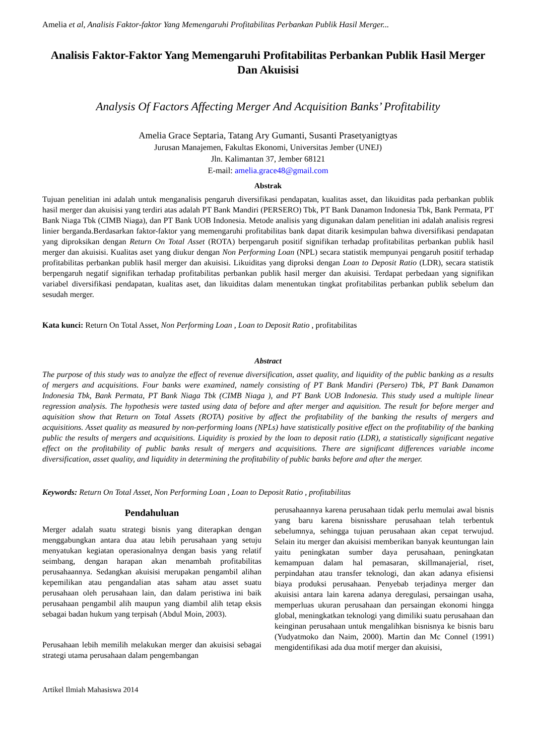Amelia et al, Analisis Faktor-faktor Yang Memengaruhi Profitabilitas Perbankan Publik Hasil Merger...
Analisis Faktor-Faktor Yang Memengaruhi Profitabilitas Perbankan Publik Hasil Merger Dan Akuisisi
Analysis Of Factors Affecting Merger And Acquisition Banks’ Profitability
Amelia Grace Septaria, Tatang Ary Gumanti, Susanti Prasetyanigtyas
Jurusan Manajemen, Fakultas Ekonomi, Universitas Jember (UNEJ)
Jln. Kalimantan 37, Jember 68121
E-mail: amelia.grace48@gmail.com
Abstrak
Tujuan penelitian ini adalah untuk menganalisis pengaruh diversifikasi pendapatan, kualitas asset, dan likuiditas pada perbankan publik hasil merger dan akuisisi yang terdiri atas adalah PT Bank Mandiri (PERSERO) Tbk, PT Bank Danamon Indonesia Tbk, Bank Permata, PT Bank Niaga Tbk (CIMB Niaga), dan PT Bank UOB Indonesia. Metode analisis yang digunakan dalam penelitian ini adalah analisis regresi linier berganda.Berdasarkan faktor-faktor yang memengaruhi profitabilitas bank dapat ditarik kesimpulan bahwa diversifikasi pendapatan yang diproksikan dengan Return On Total Asset (ROTA) berpengaruh positif signifikan terhadap profitabilitas perbankan publik hasil merger dan akuisisi. Kualitas aset yang diukur dengan Non Performing Loan (NPL) secara statistik mempunyai pengaruh positif terhadap profitabilitas perbankan publik hasil merger dan akuisisi. Likuiditas yang diproksi dengan Loan to Deposit Ratio (LDR), secara statistik berpengaruh negatif signifikan terhadap profitabilitas perbankan publik hasil merger dan akuisisi. Terdapat perbedaan yang signifikan variabel diversifikasi pendapatan, kualitas aset, dan likuiditas dalam menentukan tingkat profitabilitas perbankan publik sebelum dan sesudah merger.
Kata kunci: Return On Total Asset, Non Performing Loan , Loan to Deposit Ratio , profitabilitas
Abstract
The purpose of this study was to analyze the effect of revenue diversification, asset quality, and liquidity of the public banking as a results of mergers and acquisitions. Four banks were examined, namely consisting of PT Bank Mandiri (Persero) Tbk, PT Bank Danamon Indonesia Tbk, Bank Permata, PT Bank Niaga Tbk (CIMB Niaga ), and PT Bank UOB Indonesia. This study used a multiple linear regression analysis. The hypothesis were tasted using data of before and after merger and aquisition. The result for before merger and aquisition show that Return on Total Assets (ROTA) positive by affect the profitability of the banking the results of mergers and acquisitions. Asset quality as measured by non-performing loans (NPLs) have statistically positive effect on the profitability of the banking public the results of mergers and acquisitions. Liquidity is proxied by the loan to deposit ratio (LDR), a statistically significant negative effect on the profitability of public banks result of mergers and acquisitions. There are significant differences variable income diversification, asset quality, and liquidity in determining the profitability of public banks before and after the merger.
Keywords: Return On Total Asset, Non Performing Loan , Loan to Deposit Ratio , profitabilitas
Pendahuluan
Merger adalah suatu strategi bisnis yang diterapkan dengan menggabungkan antara dua atau lebih perusahaan yang setuju menyatukan kegiatan operasionalnya dengan basis yang relatif seimbang, dengan harapan akan menambah profitabilitas perusahaannya. Sedangkan akuisisi merupakan pengambil alihan kepemilikan atau pengandalian atas saham atau asset suatu perusahaan oleh perusahaan lain, dan dalam peristiwa ini baik perusahaan pengambil alih maupun yang diambil alih tetap eksis sebagai badan hukum yang terpisah (Abdul Moin, 2003).
Perusahaan lebih memilih melakukan merger dan akuisisi sebagai strategi utama perusahaan dalam pengembangan
perusahaannya karena perusahaan tidak perlu memulai awal bisnis yang baru karena bisnisshare perusahaan telah terbentuk sebelumnya, sehingga tujuan perusahaan akan cepat terwujud. Selain itu merger dan akuisisi memberikan banyak keuntungan lain yaitu peningkatan sumber daya perusahaan, peningkatan kemampuan dalam hal pemasaran, skillmanajerial, riset, perpindahan atau transfer teknologi, dan akan adanya efisiensi biaya produksi perusahaan. Penyebab terjadinya merger dan akuisisi antara lain karena adanya deregulasi, persaingan usaha, memperluas ukuran perusahaan dan persaingan ekonomi hingga global, meningkatkan teknologi yang dimiliki suatu perusahaan dan keinginan perusahaan untuk mengalihkan bisnisnya ke bisnis baru (Yudyatmoko dan Naim, 2000). Martin dan Mc Connel (1991) mengidentifikasi ada dua motif merger dan akuisisi,
Artikel Ilmiah Mahasiswa 2014